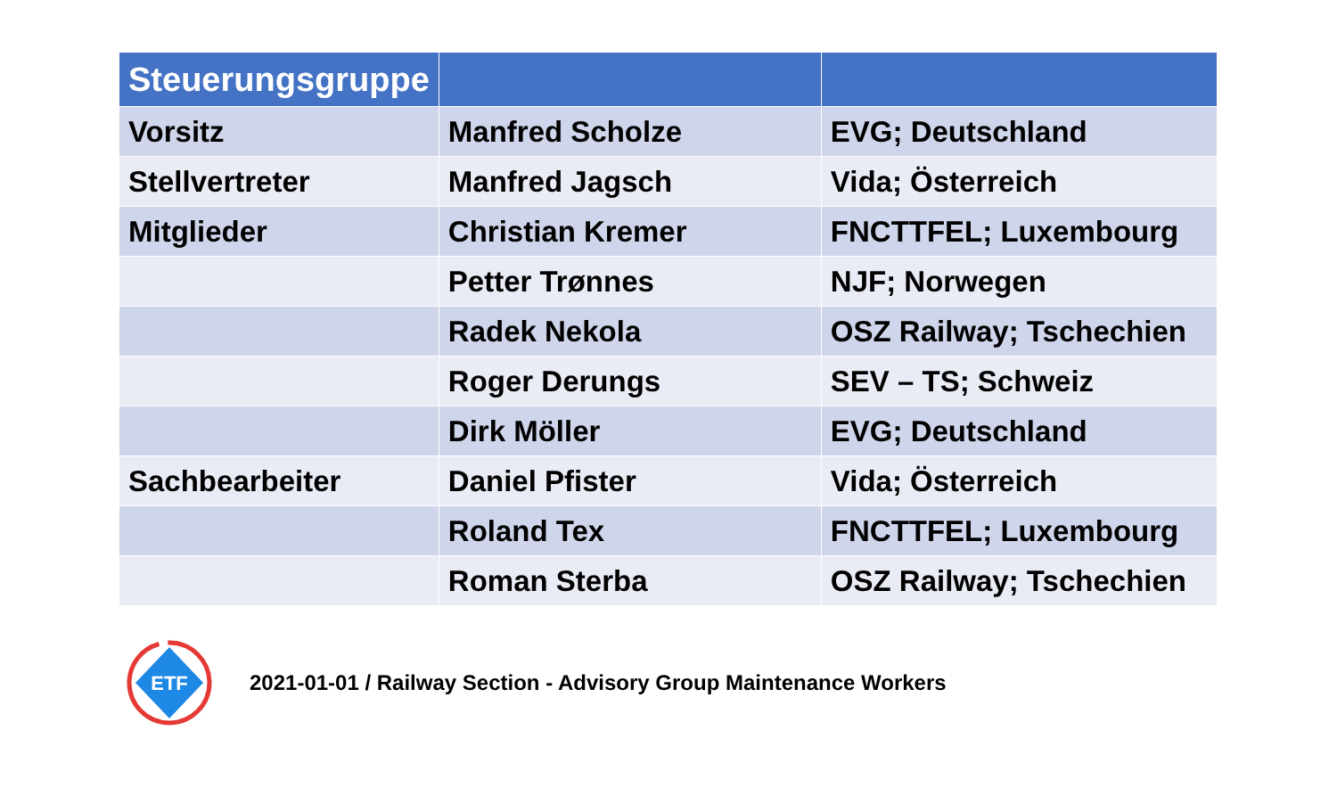| Steuerungsgruppe | | |
| --- | --- | --- |
| Vorsitz | Manfred Scholze | EVG; Deutschland |
| Stellvertreter | Manfred Jagsch | Vida; Österreich |
| Mitglieder | Christian Kremer | FNCTTFEL; Luxembourg |
| | Petter Trønnes | NJF; Norwegen |
| | Radek Nekola | OSZ Railway; Tschechien |
| | Roger Derungs | SEV – TS; Schweiz |
| | Dirk Möller | EVG; Deutschland |
| Sachbearbeiter | Daniel Pfister | Vida; Österreich |
| | Roland Tex | FNCTTFEL; Luxembourg |
| | Roman Sterba | OSZ Railway; Tschechien |
ETF
2021-01-01 / Railway Section - Advisory Group Maintenance Workers